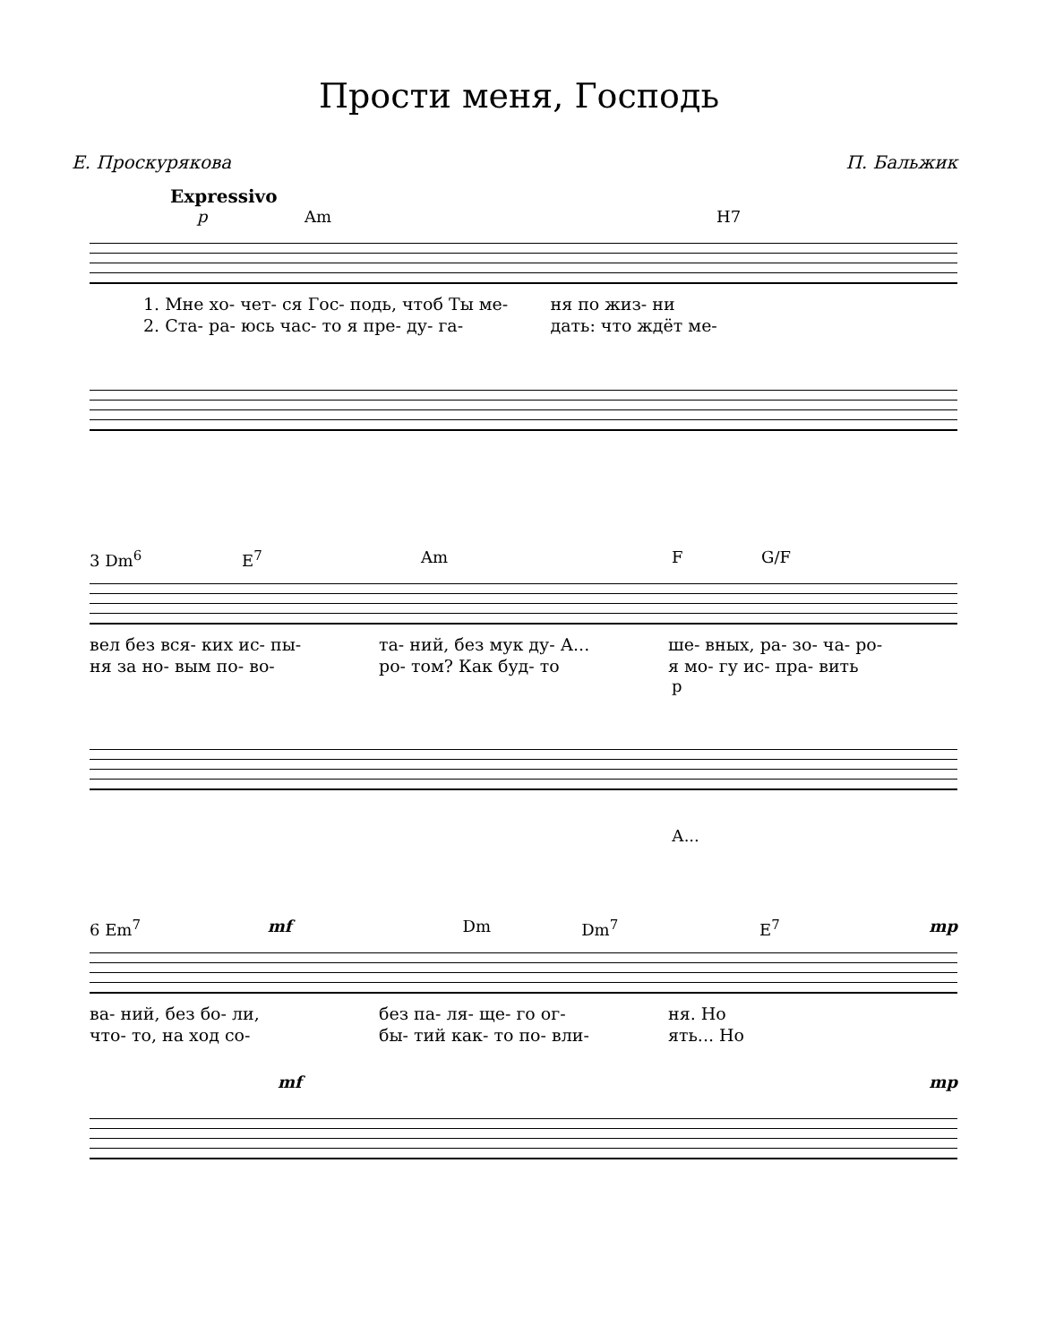Прости меня, Господь
Е. Проскурякова П. Бальжик
Expressivo
p Am H7
1. Мне хо- чет- ся Гос- подь, чтоб Ты ме- ня по жиз- ни
2. Ста- ра- юсь час- то я пре- ду- га- дать: что ждёт ме-
3 Dm<sup>6</sup> E<sup>7</sup> Am F G/F
вел без вся- ких ис- пы- та- ний, без мук ду- А... ше- вных, ра- зо- ча- ро-
ня за но- вым по- во- ро- том? Как буд- то я мо- гу ис- пра- вить
p
А...
6 Em<sup>7</sup> mf Dm Dm<sup>7</sup> E<sup>7</sup> mp
ва- ний, без бо- ли, без па- ля- ще- го ог- ня. Но
что- то, на ход со- бы- тий как- то по- вли- ять... Но
mf mp